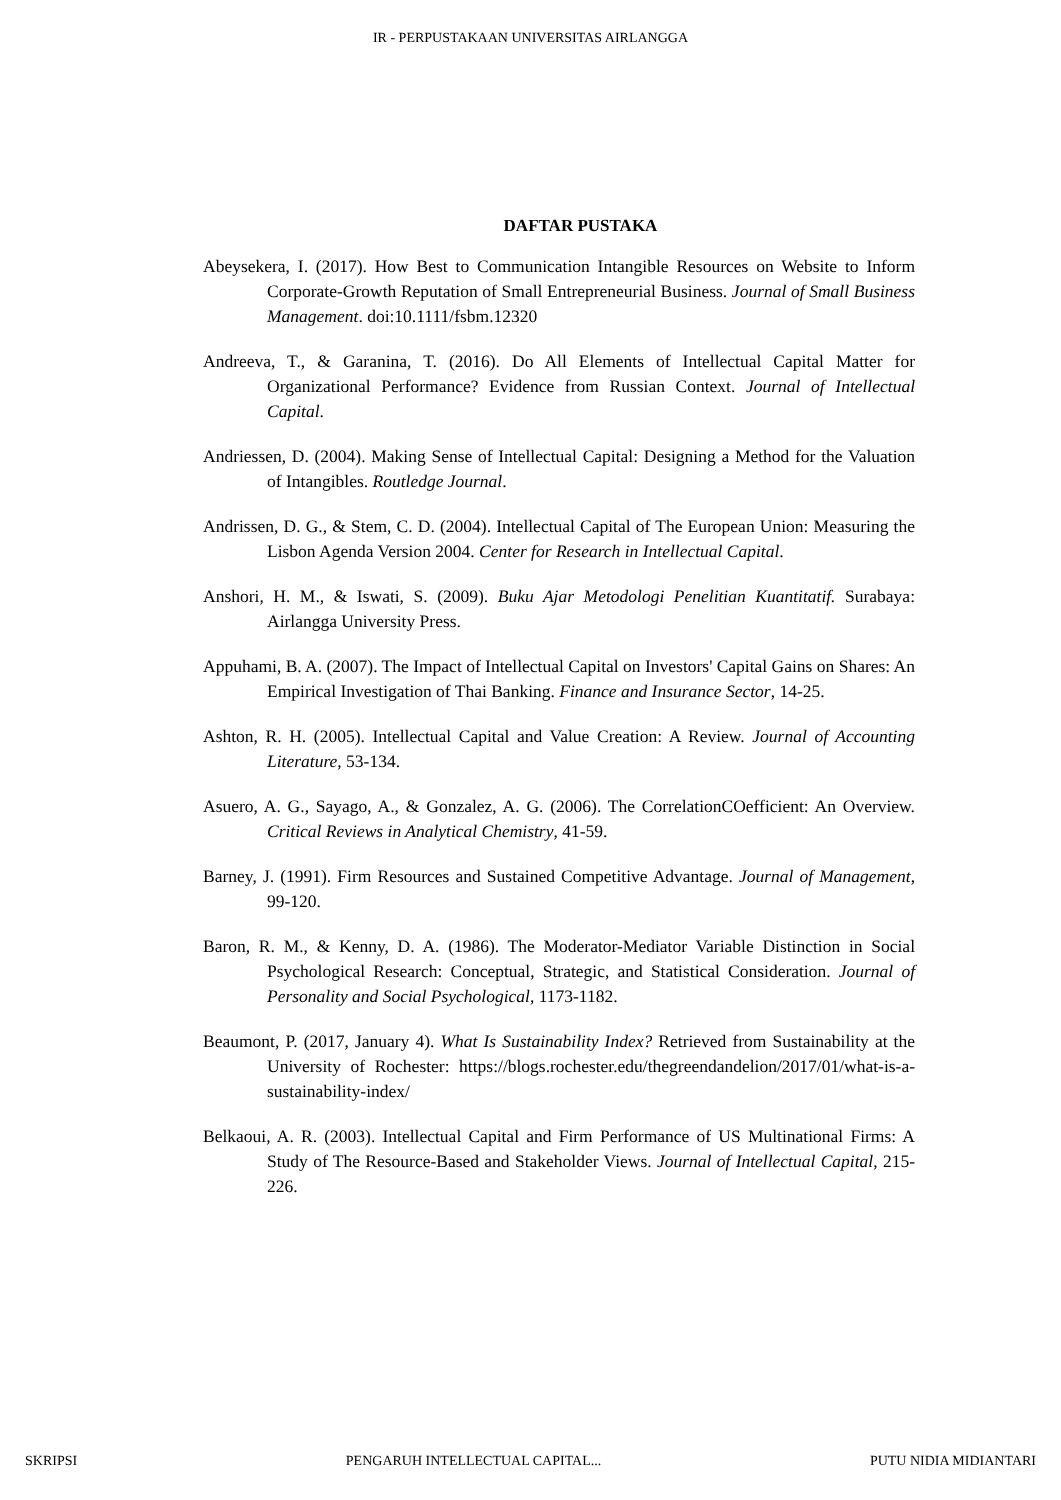IR - PERPUSTAKAAN UNIVERSITAS AIRLANGGA
DAFTAR PUSTAKA
Abeysekera, I. (2017). How Best to Communication Intangible Resources on Website to Inform Corporate-Growth Reputation of Small Entrepreneurial Business. Journal of Small Business Management. doi:10.1111/fsbm.12320
Andreeva, T., & Garanina, T. (2016). Do All Elements of Intellectual Capital Matter for Organizational Performance? Evidence from Russian Context. Journal of Intellectual Capital.
Andriessen, D. (2004). Making Sense of Intellectual Capital: Designing a Method for the Valuation of Intangibles. Routledge Journal.
Andrissen, D. G., & Stem, C. D. (2004). Intellectual Capital of The European Union: Measuring the Lisbon Agenda Version 2004. Center for Research in Intellectual Capital.
Anshori, H. M., & Iswati, S. (2009). Buku Ajar Metodologi Penelitian Kuantitatif. Surabaya: Airlangga University Press.
Appuhami, B. A. (2007). The Impact of Intellectual Capital on Investors' Capital Gains on Shares: An Empirical Investigation of Thai Banking. Finance and Insurance Sector, 14-25.
Ashton, R. H. (2005). Intellectual Capital and Value Creation: A Review. Journal of Accounting Literature, 53-134.
Asuero, A. G., Sayago, A., & Gonzalez, A. G. (2006). The CorrelationCOefficient: An Overview. Critical Reviews in Analytical Chemistry, 41-59.
Barney, J. (1991). Firm Resources and Sustained Competitive Advantage. Journal of Management, 99-120.
Baron, R. M., & Kenny, D. A. (1986). The Moderator-Mediator Variable Distinction in Social Psychological Research: Conceptual, Strategic, and Statistical Consideration. Journal of Personality and Social Psychological, 1173-1182.
Beaumont, P. (2017, January 4). What Is Sustainability Index? Retrieved from Sustainability at the University of Rochester: https://blogs.rochester.edu/thegreendandelion/2017/01/what-is-a-sustainability-index/
Belkaoui, A. R. (2003). Intellectual Capital and Firm Performance of US Multinational Firms: A Study of The Resource-Based and Stakeholder Views. Journal of Intellectual Capital, 215-226.
SKRIPSI PENGARUH INTELLECTUAL CAPITAL... PUTU NIDIA MIDIANTARI